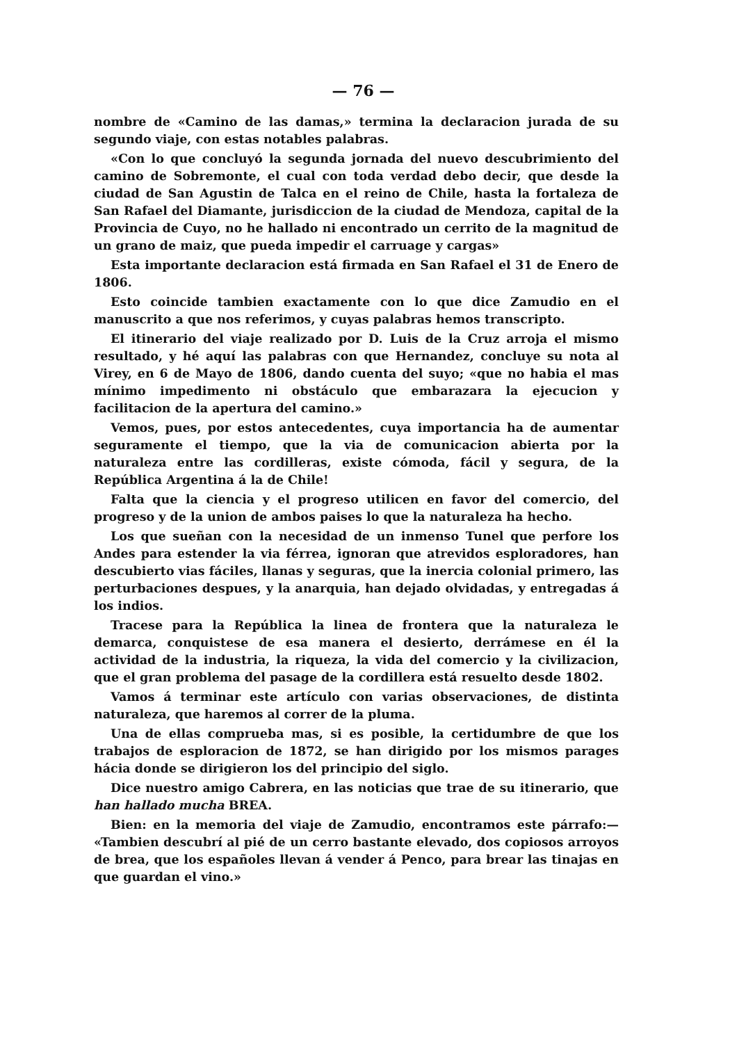— 76 —
nombre de «Camino de las damas,» termina la declaracion jurada de su segundo viaje, con estas notables palabras.
«Con lo que concluyó la segunda jornada del nuevo descubrimiento del camino de Sobremonte, el cual con toda verdad debo decir, que desde la ciudad de San Agustin de Talca en el reino de Chile, hasta la fortaleza de San Rafael del Diamante, jurisdiccion de la ciudad de Mendoza, capital de la Provincia de Cuyo, no he hallado ni encontrado un cerrito de la magnitud de un grano de maiz, que pueda impedir el carruage y cargas»
Esta importante declaracion está firmada en San Rafael el 31 de Enero de 1806.
Esto coincide tambien exactamente con lo que dice Zamudio en el manuscrito a que nos referimos, y cuyas palabras hemos transcripto.
El itinerario del viaje realizado por D. Luis de la Cruz arroja el mismo resultado, y hé aquí las palabras con que Hernandez, concluye su nota al Virey, en 6 de Mayo de 1806, dando cuenta del suyo; «que no habia el mas mínimo impedimento ni obstáculo que embarazara la ejecucion y facilitacion de la apertura del camino.»
Vemos, pues, por estos antecedentes, cuya importancia ha de aumentar seguramente el tiempo, que la via de comunicacion abierta por la naturaleza entre las cordilleras, existe cómoda, fácil y segura, de la República Argentina á la de Chile!
Falta que la ciencia y el progreso utilicen en favor del comercio, del progreso y de la union de ambos paises lo que la naturaleza ha hecho.
Los que sueñan con la necesidad de un inmenso Tunel que perfore los Andes para estender la via férrea, ignoran que atrevidos esploradores, han descubierto vias fáciles, llanas y seguras, que la inercia colonial primero, las perturbaciones despues, y la anarquia, han dejado olvidadas, y entregadas á los indios.
Tracese para la República la linea de frontera que la naturaleza le demarca, conquistese de esa manera el desierto, derrámese en él la actividad de la industria, la riqueza, la vida del comercio y la civilizacion, que el gran problema del pasage de la cordillera está resuelto desde 1802.
Vamos á terminar este artículo con varias observaciones, de distinta naturaleza, que haremos al correr de la pluma.
Una de ellas comprueba mas, si es posible, la certidumbre de que los trabajos de esploracion de 1872, se han dirigido por los mismos parages hácia donde se dirigieron los del principio del siglo.
Dice nuestro amigo Cabrera, en las noticias que trae de su itinerario, que han hallado mucha BREA.
Bien: en la memoria del viaje de Zamudio, encontramos este párrafo:— «Tambien descubrí al pié de un cerro bastante elevado, dos copiosos arroyos de brea, que los españoles llevan á vender á Penco, para brear las tinajas en que guardan el vino.»